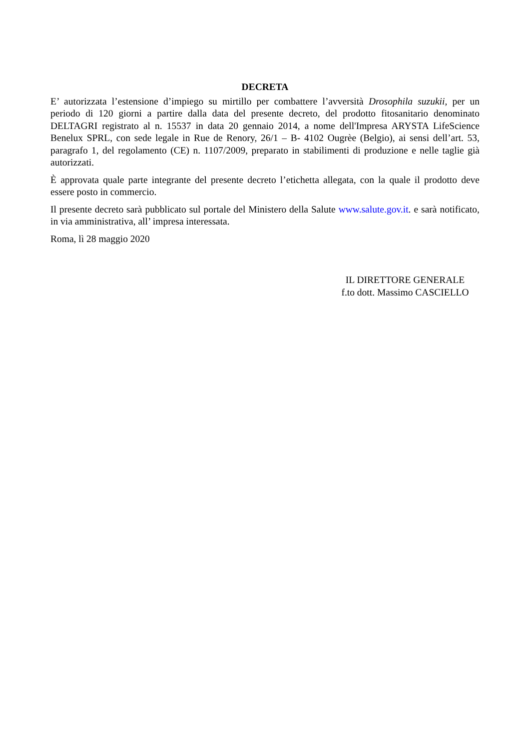DECRETA
E’ autorizzata l’estensione d’impiego su mirtillo per combattere l’avversità Drosophila suzukii, per un periodo di 120 giorni a partire dalla data del presente decreto, del prodotto fitosanitario denominato DELTAGRI registrato al n. 15537 in data 20 gennaio 2014, a nome dell'Impresa ARYSTA LifeScience Benelux SPRL, con sede legale in Rue de Renory, 26/1 – B- 4102 Ougrèe (Belgio), ai sensi dell’art. 53, paragrafo 1, del regolamento (CE) n. 1107/2009, preparato in stabilimenti di produzione e nelle taglie già autorizzati.
È approvata quale parte integrante del presente decreto l’etichetta allegata, con la quale il prodotto deve essere posto in commercio.
Il presente decreto sarà pubblicato sul portale del Ministero della Salute www.salute.gov.it. e sarà notificato, in via amministrativa, all’ impresa interessata.
Roma, lì 28 maggio 2020
IL DIRETTORE GENERALE
f.to dott. Massimo CASCIELLO